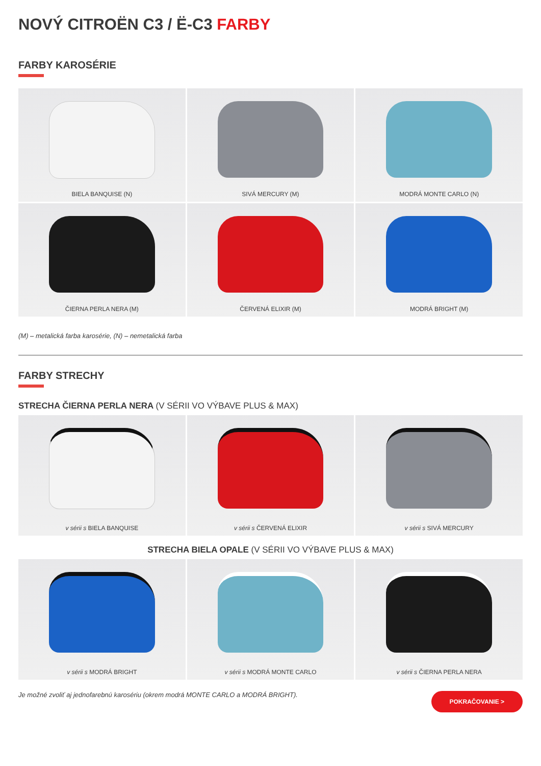NOVÝ CITROËN C3 / Ë-C3 FARBY
FARBY KAROSÉRIE
BIELA BANQUISE (N)
SIVÁ MERCURY (M)
MODRÁ MONTE CARLO (N)
ČIERNA PERLA NERA (M)
ČERVENÁ ELIXIR (M)
MODRÁ BRIGHT (M)
(M) – metalická farba karosérie, (N) – nemetalická farba
FARBY STRECHY
STRECHA ČIERNA PERLA NERA (V SÉRII VO VÝBAVE PLUS & MAX)
v sérii s BIELA BANQUISE
v sérii s ČERVENÁ ELIXIR
v sérii s SIVÁ MERCURY
STRECHA BIELA OPALE (V SÉRII VO VÝBAVE PLUS & MAX)
v sérii s MODRÁ BRIGHT
v sérii s MODRÁ MONTE CARLO
v sérii s ČIERNA PERLA NERA
Je možné zvoliť aj jednofarebnú karosériu (okrem modrá MONTE CARLO a MODRÁ BRIGHT).
POKRAČOVANIE >